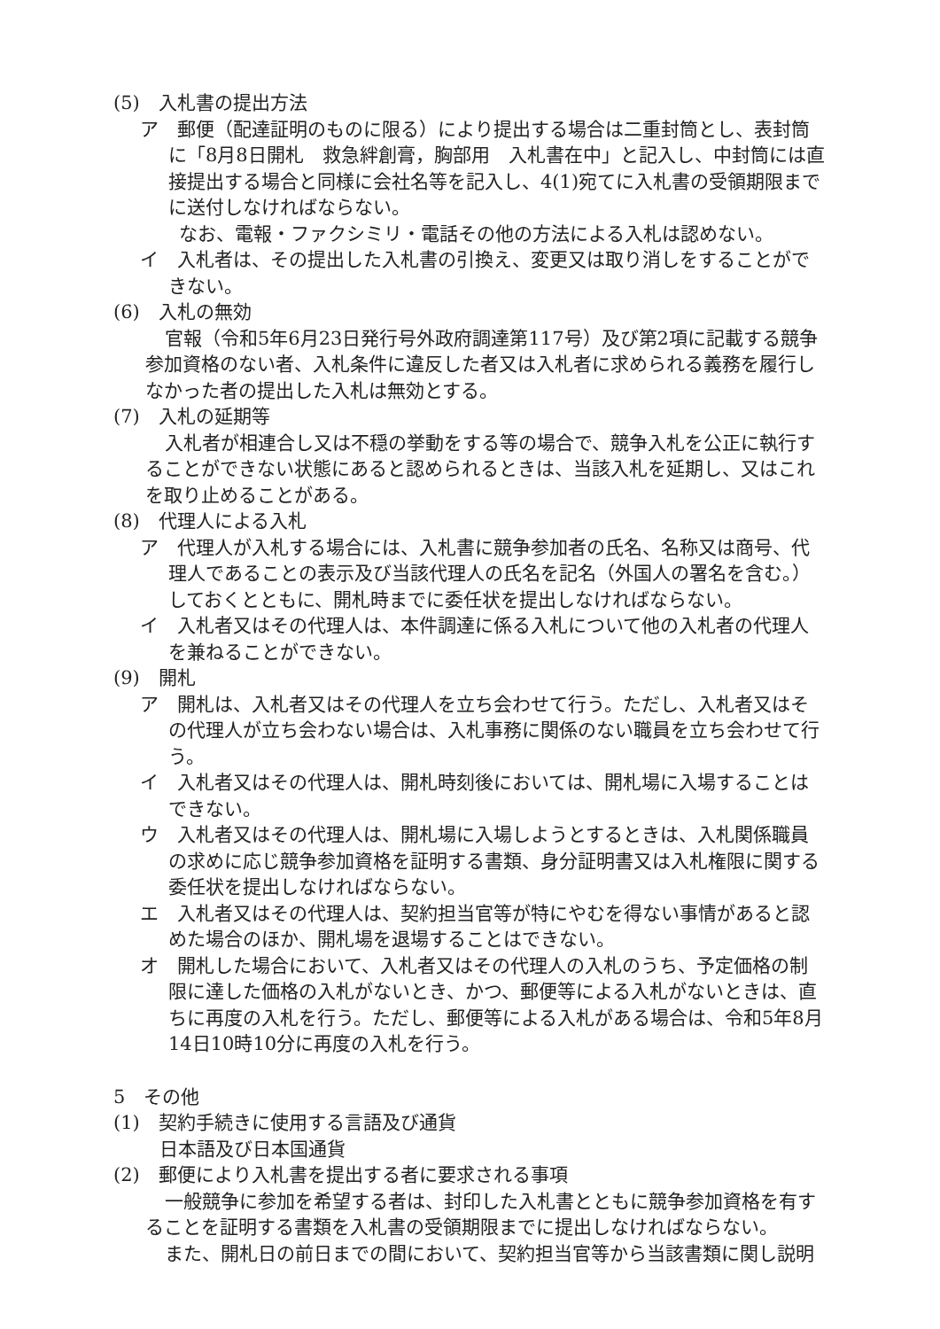(5)　入札書の提出方法
ア　郵便（配達証明のものに限る）により提出する場合は二重封筒とし、表封筒に「8月8日開札　救急絆創膏，胸部用　入札書在中」と記入し、中封筒には直接提出する場合と同様に会社名等を記入し、4(1)宛てに入札書の受領期限までに送付しなければならない。
なお、電報・ファクシミリ・電話その他の方法による入札は認めない。
イ　入札者は、その提出した入札書の引換え、変更又は取り消しをすることができない。
(6)　入札の無効
官報（令和5年6月23日発行号外政府調達第117号）及び第2項に記載する競争参加資格のない者、入札条件に違反した者又は入札者に求められる義務を履行しなかった者の提出した入札は無効とする。
(7)　入札の延期等
入札者が相連合し又は不穏の挙動をする等の場合で、競争入札を公正に執行することができない状態にあると認められるときは、当該入札を延期し、又はこれを取り止めることがある。
(8)　代理人による入札
ア　代理人が入札する場合には、入札書に競争参加者の氏名、名称又は商号、代理人であることの表示及び当該代理人の氏名を記名（外国人の署名を含む。）しておくとともに、開札時までに委任状を提出しなければならない。
イ　入札者又はその代理人は、本件調達に係る入札について他の入札者の代理人を兼ねることができない。
(9)　開札
ア　開札は、入札者又はその代理人を立ち会わせて行う。ただし、入札者又はその代理人が立ち会わない場合は、入札事務に関係のない職員を立ち会わせて行う。
イ　入札者又はその代理人は、開札時刻後においては、開札場に入場することはできない。
ウ　入札者又はその代理人は、開札場に入場しようとするときは、入札関係職員の求めに応じ競争参加資格を証明する書類、身分証明書又は入札権限に関する委任状を提出しなければならない。
エ　入札者又はその代理人は、契約担当官等が特にやむを得ない事情があると認めた場合のほか、開札場を退場することはできない。
オ　開札した場合において、入札者又はその代理人の入札のうち、予定価格の制限に達した価格の入札がないとき、かつ、郵便等による入札がないときは、直ちに再度の入札を行う。ただし、郵便等による入札がある場合は、令和5年8月14日10時10分に再度の入札を行う。
5　その他
(1)　契約手続きに使用する言語及び通貨
日本語及び日本国通貨
(2)　郵便により入札書を提出する者に要求される事項
一般競争に参加を希望する者は、封印した入札書とともに競争参加資格を有することを証明する書類を入札書の受領期限までに提出しなければならない。
また、開札日の前日までの間において、契約担当官等から当該書類に関し説明